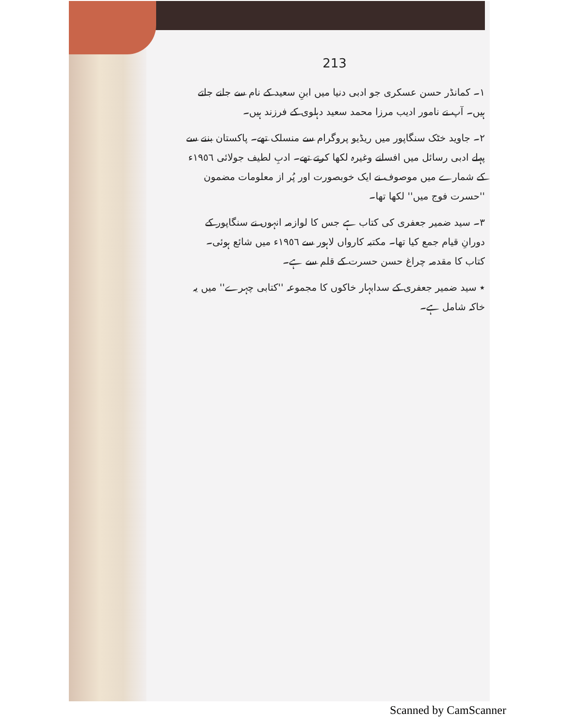213
١۔ کمانڈر حسن عسکری جو ادبی دنیا میں ابنِ سعید کے نام سے جانے جاتے ہیں۔ آپ نے نامور ادیب مرزا محمد سعید دہلوی کے فرزند ہیں۔
٢۔ جاوید خٹک سنگاپور میں ریڈیو پروگرام سے منسلک تھے۔ پاکستان بننے سے پہلے ادبی رسائل میں افسانے وغیرہ لکھا کرتے تھے۔ ادبِ لطیف جولائی ١٩٥٦ء کے شمارے میں موصوف نے ایک خوبصورت اور پُر از معلومات مضمون ''حسرت فوج میں'' لکھا تھا۔
٣۔ سید ضمیر جعفری کی کتاب ہے جس کا لوازمہ انہوں نے سنگاپور کے دورانِ قیام جمع کیا تھا۔ مکتبہ کارواں لاہور سے ١٩٥٦ء میں شائع ہوئی۔ کتاب کا مقدمہ چراغ حسن حسرت کے قلم سے ہے۔
٭ سید ضمیر جعفری کے سدابہار خاکوں کا مجموعہ ''کتابی چہرے'' میں یہ خاکہ شامل ہے۔
Scanned by CamScanner